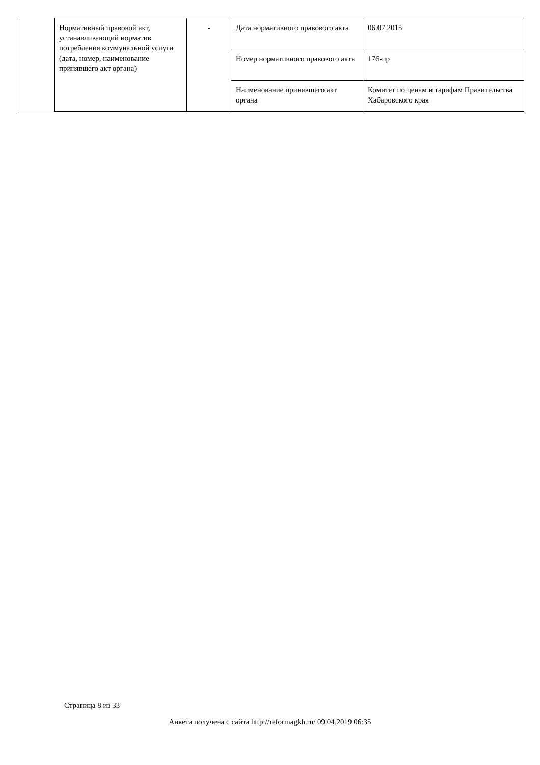| Нормативный правовой акт, устанавливающий норматив потребления коммунальной услуги (дата, номер, наименование принявшего акт органа) | - | Дата нормативного правового акта | 06.07.2015 |
| | | Номер нормативного правового акта | 176-пр |
| | | Наименование принявшего акт органа | Комитет по ценам и тарифам Правительства Хабаровского края |
Страница 8 из 33
Анкета получена с сайта http://reformagkh.ru/ 09.04.2019 06:35